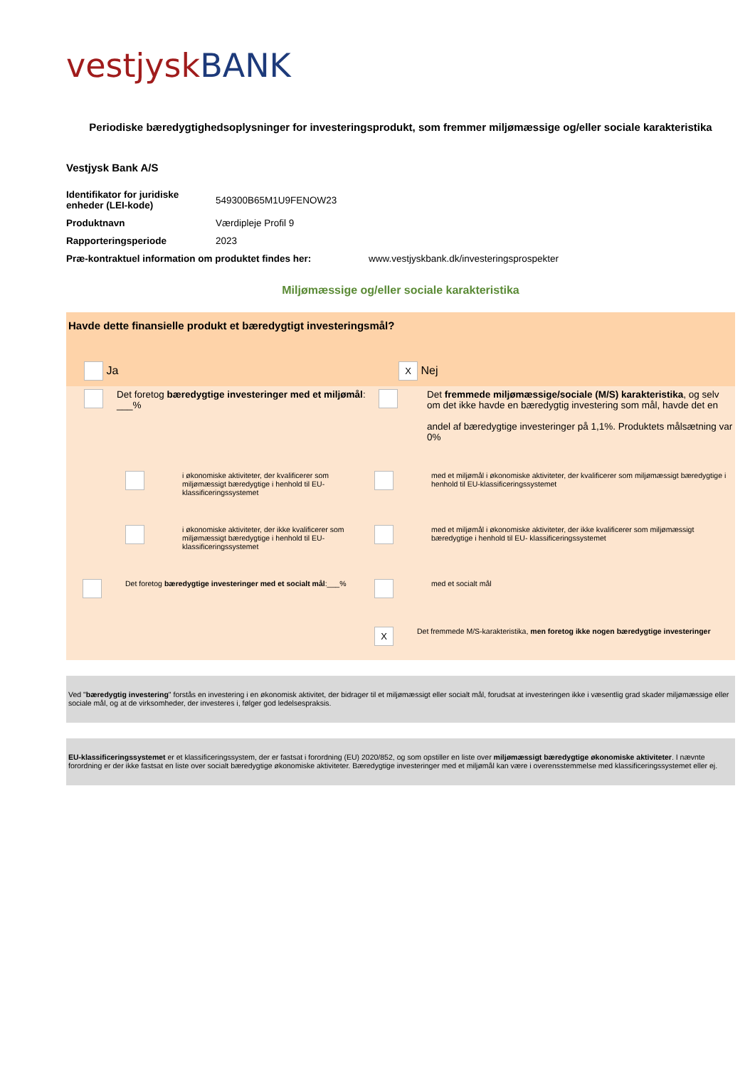vestjysk BANK
Periodiske bæredygtighedsoplysninger for investeringsprodukt, som fremmer miljømæssige og/eller sociale karakteristika
Vestjysk Bank A/S
Identifikator for juridiske enheder (LEI-kode)
549300B65M1U9FENOW23
Produktnavn Værdipleje Profil 9
Rapporteringsperiode 2023
Præ-kontraktuel information om produktet findes her:
www.vestjyskbank.dk/investeringsprospekter
Miljømæssige og/eller sociale karakteristika
Havde dette finansielle produkt et bæredygtigt investeringsmål?
Ja
X Nej
Det foretog bæredygtige investeringer med et miljømål: ___%
Det fremmede miljømæssige/sociale (M/S) karakteristika, og selv om det ikke havde en bæredygtig investering som mål, havde det en
andel af bæredygtige investeringer på 1,1%. Produktets målsætning var 0%
i økonomiske aktiviteter, der kvalificerer som miljømæssigt bæredygtige i henhold til EU-klassificeringssystemet
med et miljømål i økonomiske aktiviteter, der kvalificerer som miljømæssigt bæredygtige i henhold til EU-klassificeringssystemet
i økonomiske aktiviteter, der ikke kvalificerer som miljømæssigt bæredygtige i henhold til EU-klassificeringssystemet
med et miljømål i økonomiske aktiviteter, der ikke kvalificerer som miljømæssigt bæredygtige i henhold til EU- klassificeringssystemet
Det foretog bæredygtige investeringer med et socialt mål:___%
med et socialt mål
X
Det fremmede M/S-karakteristika, men foretog ikke nogen bæredygtige investeringer
Ved "bæredygtig investering" forstås en investering i en økonomisk aktivitet, der bidrager til et miljømæssigt eller socialt mål, forudsat at investeringen ikke i væsentlig grad skader miljømæssige eller sociale mål, og at de virksomheder, der investeres i, følger god ledelsespraksis.
EU-klassificeringssystemet er et klassificeringssystem, der er fastsat i forordning (EU) 2020/852, og som opstiller en liste over miljømæssigt bæredygtige økonomiske aktiviteter. I nævnte forordning er der ikke fastsat en liste over socialt bæredygtige økonomiske aktiviteter. Bæredygtige investeringer med et miljømål kan være i overensstemmelse med klassificeringssystemet eller ej.